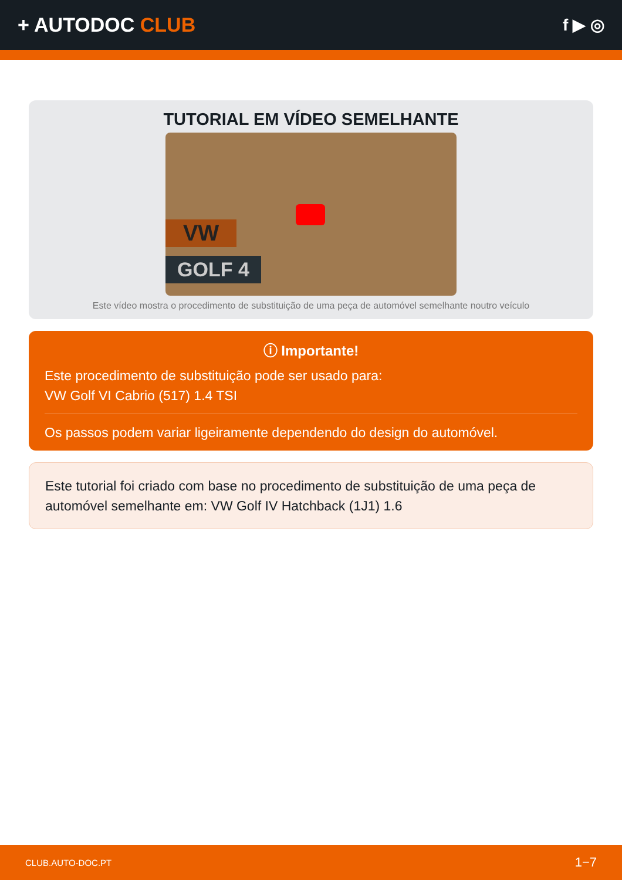+ AUTODOC CLUB
f ▶ ◎
TUTORIAL EM VÍDEO SEMELHANTE
VW
GOLF 4
Este vídeo mostra o procedimento de substituição de uma peça de automóvel semelhante noutro veículo
ⓘ Importante!
Este procedimento de substituição pode ser usado para:
VW Golf VI Cabrio (517) 1.4 TSI
Os passos podem variar ligeiramente dependendo do design do automóvel.
Este tutorial foi criado com base no procedimento de substituição de uma peça de automóvel semelhante em: VW Golf IV Hatchback (1J1) 1.6
CLUB.AUTO-DOC.PT 1−7